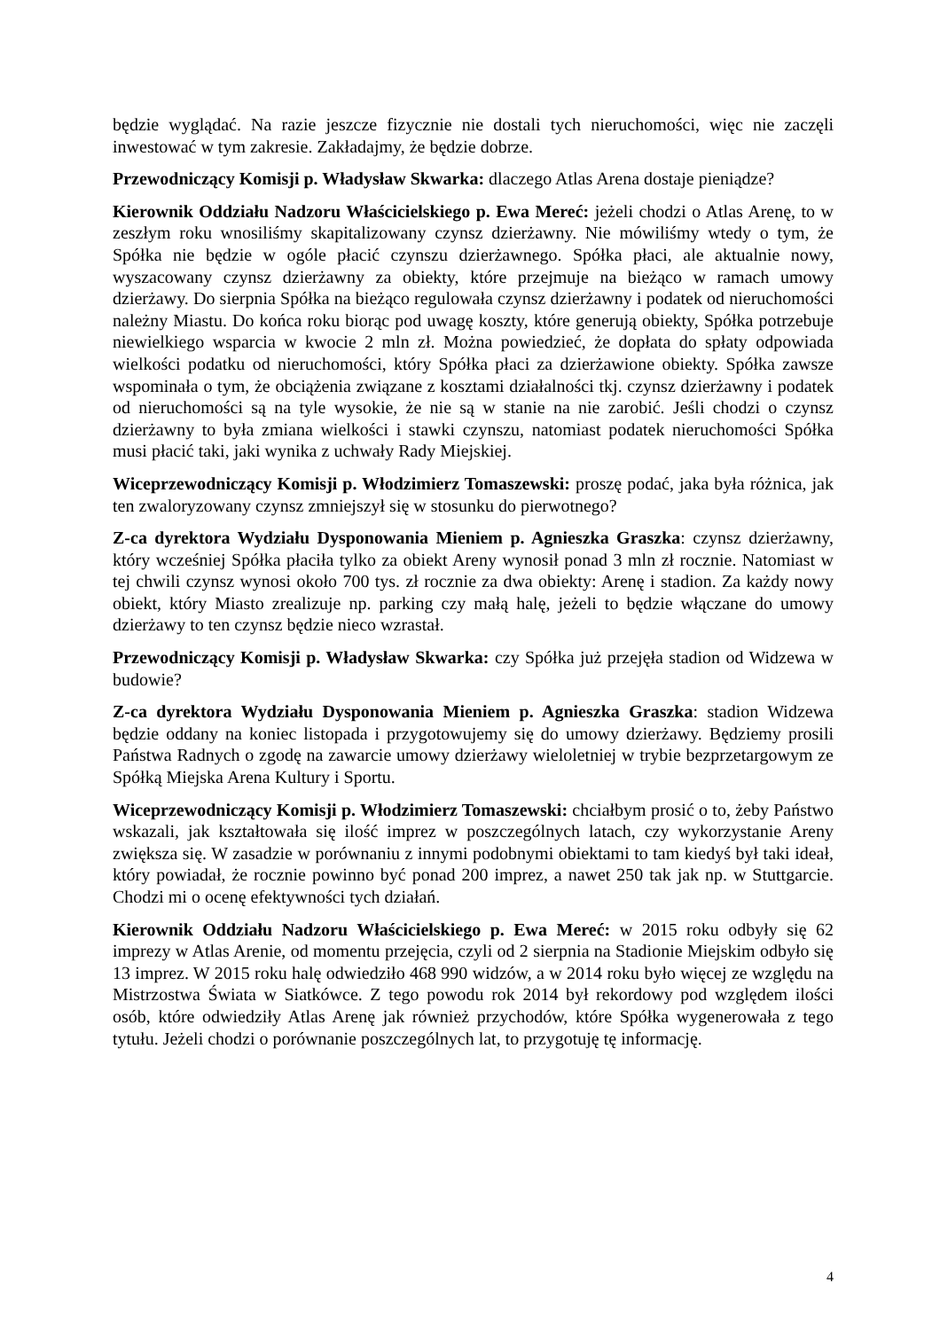będzie wyglądać. Na razie jeszcze fizycznie nie dostali tych nieruchomości, więc nie zaczęli inwestować w tym zakresie. Zakładajmy, że będzie dobrze.
Przewodniczący Komisji p. Władysław Skwarka: dlaczego Atlas Arena dostaje pieniądze?
Kierownik Oddziału Nadzoru Właścicielskiego p. Ewa Mereć: jeżeli chodzi o Atlas Arenę, to w zeszłym roku wnosiliśmy skapitalizowany czynsz dzierżawny. Nie mówiliśmy wtedy o tym, że Spółka nie będzie w ogóle płacić czynszu dzierżawnego. Spółka płaci, ale aktualnie nowy, wyszacowany czynsz dzierżawny za obiekty, które przejmuje na bieżąco w ramach umowy dzierżawy. Do sierpnia Spółka na bieżąco regulowała czynsz dzierżawny i podatek od nieruchomości należny Miastu. Do końca roku biorąc pod uwagę koszty, które generują obiekty, Spółka potrzebuje niewielkiego wsparcia w kwocie 2 mln zł. Można powiedzieć, że dopłata do spłaty odpowiada wielkości podatku od nieruchomości, który Spółka płaci za dzierżawione obiekty. Spółka zawsze wspominała o tym, że obciążenia związane z kosztami działalności tkj. czynsz dzierżawny i podatek od nieruchomości są na tyle wysokie, że nie są w stanie na nie zarobić. Jeśli chodzi o czynsz dzierżawny to była zmiana wielkości i stawki czynszu, natomiast podatek nieruchomości Spółka musi płacić taki, jaki wynika z uchwały Rady Miejskiej.
Wiceprzewodniczący Komisji p. Włodzimierz Tomaszewski: proszę podać, jaka była różnica, jak ten zwaloryzowany czynsz zmniejszył się w stosunku do pierwotnego?
Z-ca dyrektora Wydziału Dysponowania Mieniem p. Agnieszka Graszka: czynsz dzierżawny, który wcześniej Spółka płaciła tylko za obiekt Areny wynosił ponad 3 mln zł rocznie. Natomiast w tej chwili czynsz wynosi około 700 tys. zł rocznie za dwa obiekty: Arenę i stadion. Za każdy nowy obiekt, który Miasto zrealizuje np. parking czy małą halę, jeżeli to będzie włączane do umowy dzierżawy to ten czynsz będzie nieco wzrastał.
Przewodniczący Komisji p. Władysław Skwarka: czy Spółka już przejęła stadion od Widzewa w budowie?
Z-ca dyrektora Wydziału Dysponowania Mieniem p. Agnieszka Graszka: stadion Widzewa będzie oddany na koniec listopada i przygotowujemy się do umowy dzierżawy. Będziemy prosili Państwa Radnych o zgodę na zawarcie umowy dzierżawy wieloletniej w trybie bezprzetargowym ze Spółką Miejska Arena Kultury i Sportu.
Wiceprzewodniczący Komisji p. Włodzimierz Tomaszewski: chciałbym prosić o to, żeby Państwo wskazali, jak kształtowała się ilość imprez w poszczególnych latach, czy wykorzystanie Areny zwiększa się. W zasadzie w porównaniu z innymi podobnymi obiektami to tam kiedyś był taki ideał, który powiadał, że rocznie powinno być ponad 200 imprez, a nawet 250 tak jak np. w Stuttgarcie. Chodzi mi o ocenę efektywności tych działań.
Kierownik Oddziału Nadzoru Właścicielskiego p. Ewa Mereć: w 2015 roku odbyły się 62 imprezy w Atlas Arenie, od momentu przejęcia, czyli od 2 sierpnia na Stadionie Miejskim odbyło się 13 imprez. W 2015 roku halę odwiedziło 468 990 widzów, a w 2014 roku było więcej ze względu na Mistrzostwa Świata w Siatkówce. Z tego powodu rok 2014 był rekordowy pod względem ilości osób, które odwiedziły Atlas Arenę jak również przychodów, które Spółka wygenerowała z tego tytułu. Jeżeli chodzi o porównanie poszczególnych lat, to przygotuję tę informację.
4